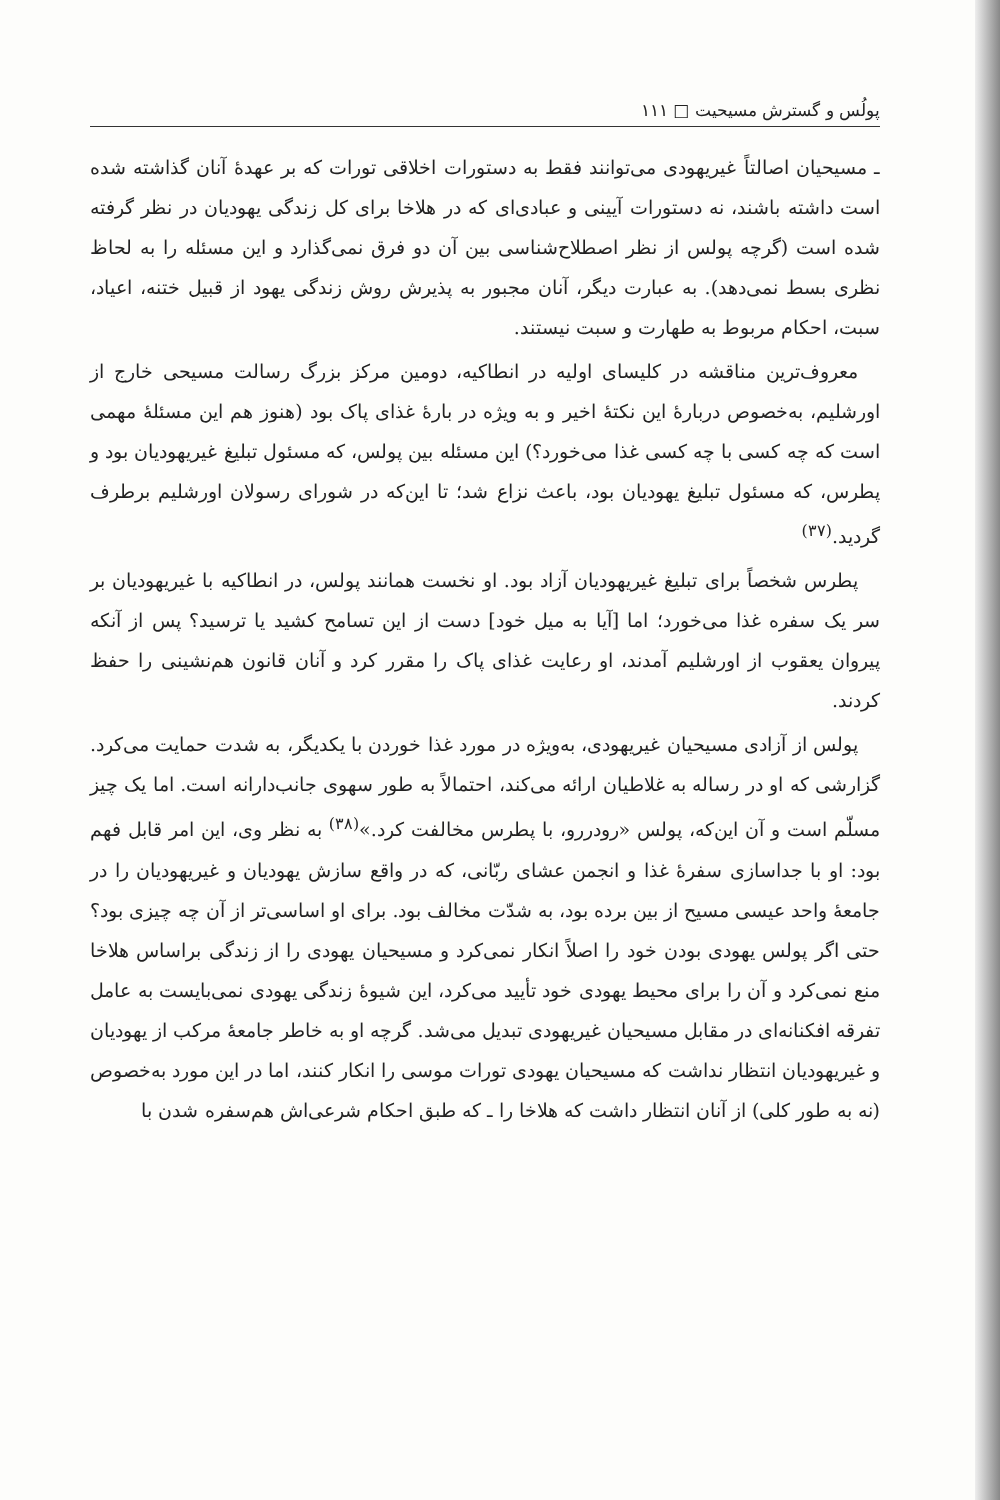پولُس و گسترش مسیحیت □ ۱۱۱
ـ مسیحیان اصالتاً غیریهودی می‌توانند فقط به دستورات اخلاقی تورات که بر عهدهٔ آنان گذاشته شده است داشته باشند، نه دستورات آیینی و عبادی‌ای که در هلاخا برای کل زندگی یهودیان در نظر گرفته شده است (گرچه پولس از نظر اصطلاح‌شناسی بین آن دو فرق نمی‌گذارد و این مسئله را به لحاظ نظری بسط نمی‌دهد). به عبارت دیگر، آنان مجبور به پذیرش روش زندگی یهود از قبیل ختنه، اعیاد، سبت، احکام مربوط به طهارت و سبت نیستند.
معروف‌ترین مناقشه در کلیسای اولیه در انطاکیه، دومین مرکز بزرگ رسالت مسیحی خارج از اورشلیم، به‌خصوص دربارهٔ این نکتهٔ اخیر و به ویژه در بارهٔ غذای پاک بود (هنوز هم این مسئلهٔ مهمی است که چه کسی با چه کسی غذا می‌خورد؟) این مسئله بین پولس، که مسئول تبلیغ غیریهودیان بود و پطرس، که مسئول تبلیغ یهودیان بود، باعث نزاع شد؛ تا این‌که در شورای رسولان اورشلیم برطرف گردید.<sup>(۳۷)</sup>
پطرس شخصاً برای تبلیغ غیریهودیان آزاد بود. او نخست همانند پولس، در انطاکیه با غیریهودیان بر سر یک سفره غذا می‌خورد؛ اما [آیا به میل خود] دست از این تسامح کشید یا ترسید؟ پس از آنکه پیروان یعقوب از اورشلیم آمدند، او رعایت غذای پاک را مقرر کرد و آنان قانون هم‌نشینی را حفظ کردند.
پولس از آزادی مسیحیان غیریهودی، به‌ویژه در مورد غذا خوردن با یکدیگر، به شدت حمایت می‌کرد. گزارشی که او در رساله به غلاطیان ارائه می‌کند، احتمالاً به طور سهوی جانب‌دارانه است. اما یک چیز مسلّم است و آن این‌که، پولس «رودررو، با پطرس مخالفت کرد.»<sup>(۳۸)</sup> به نظر وی، این امر قابل فهم بود: او با جداسازی سفرهٔ غذا و انجمن عشای ربّانی، که در واقع سازش یهودیان و غیریهودیان را در جامعهٔ واحد عیسی مسیح از بین برده بود، به شدّت مخالف بود. برای او اساسی‌تر از آن چه چیزی بود؟ حتی اگر پولس یهودی بودن خود را اصلاً انکار نمی‌کرد و مسیحیان یهودی را از زندگی براساس هلاخا منع نمی‌کرد و آن را برای محیط یهودی خود تأیید می‌کرد، این شیوهٔ زندگی یهودی نمی‌بایست به عامل تفرقه افکنانه‌ای در مقابل مسیحیان غیریهودی تبدیل می‌شد. گرچه او به خاطر جامعهٔ مرکب از یهودیان و غیریهودیان انتظار نداشت که مسیحیان یهودی تورات موسی را انکار کنند، اما در این مورد به‌خصوص (نه به طور کلی) از آنان انتظار داشت که هلاخا را ـ که طبق احکام شرعی‌اش هم‌سفره شدن با